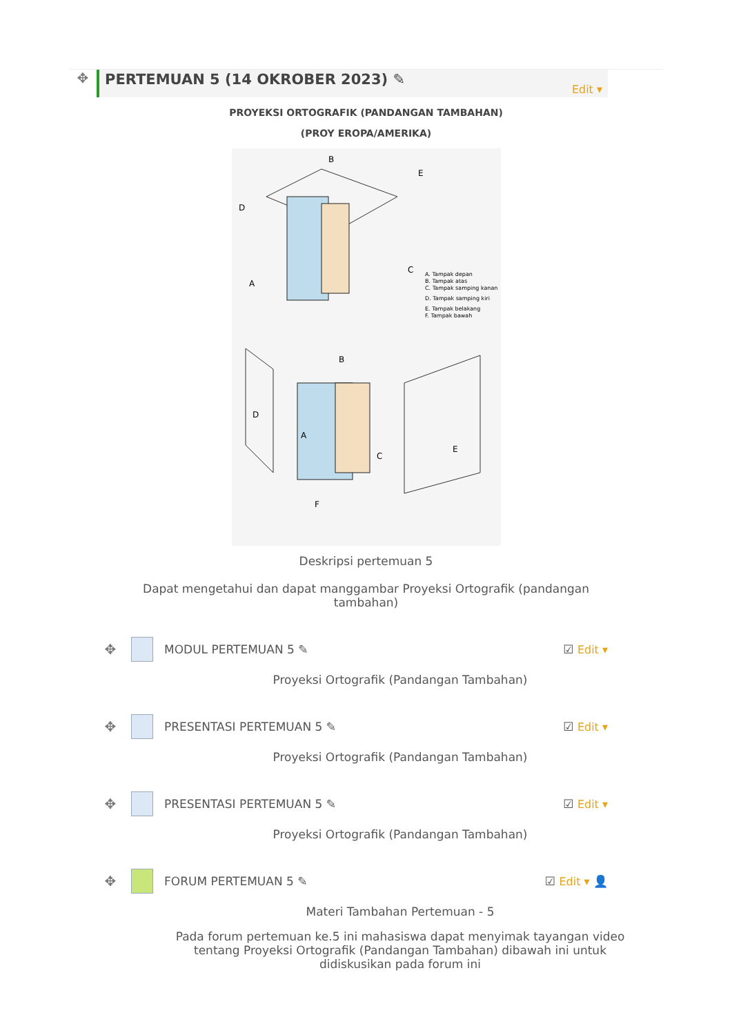✥
PERTEMUAN 5 (14 OKROBER 2023) ✎ Edit ▾
PROYEKSI ORTOGRAFIK (PANDANGAN TAMBAHAN)
(PROY EROPA/AMERIKA)
D
B
E
A
C
A. Tampak depan
B. Tampak atas
C. Tampak samping kanan
D. Tampak samping kiri
E. Tampak belakang
F. Tampak bawah
D
B
A
C
E
F
Deskripsi pertemuan 5
Dapat mengetahui dan dapat manggambar Proyeksi Ortografik (pandangan tambahan)
✥ MODUL PERTEMUAN 5 ✎ ☑ Edit ▾
Proyeksi Ortografik (Pandangan Tambahan)
✥ PRESENTASI PERTEMUAN 5 ✎ ☑ Edit ▾
Proyeksi Ortografik (Pandangan Tambahan)
✥ PRESENTASI PERTEMUAN 5 ✎ ☑ Edit ▾
Proyeksi Ortografik (Pandangan Tambahan)
✥ FORUM PERTEMUAN 5 ✎ ☑ Edit ▾ 👤
Materi Tambahan Pertemuan - 5
Pada forum pertemuan ke.5 ini mahasiswa dapat menyimak tayangan video tentang Proyeksi Ortografik (Pandangan Tambahan) dibawah ini untuk didiskusikan pada forum ini